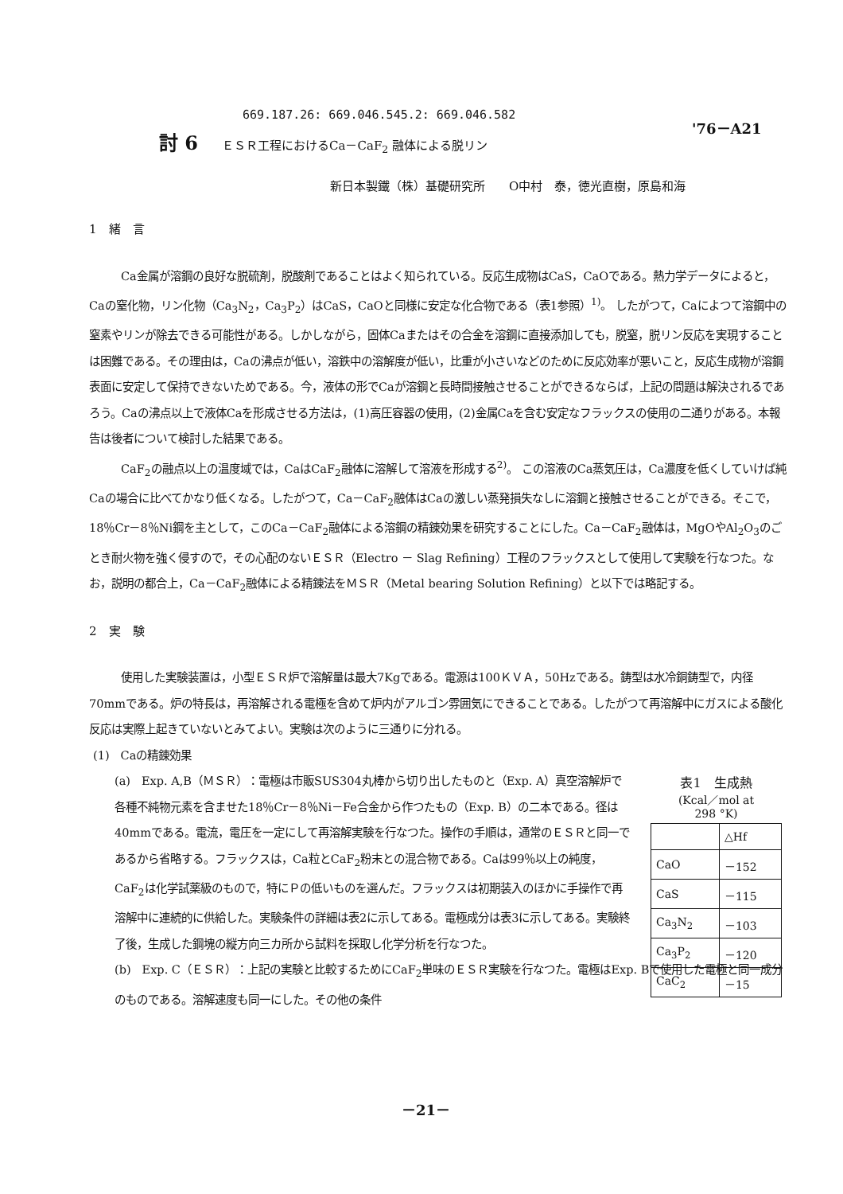669.187.26: 669.046.545.2: 669.046.582
'76－A21
討 6 ＥＳＲ工程におけるCa－CaF<sub>2</sub> 融体による脱リン
新日本製鐵（株）基礎研究所　　O中村　泰，徳光直樹，原島和海
1　緒　言
Ca金属が溶鋼の良好な脱硫剤，脱酸剤であることはよく知られている。反応生成物はCaS，CaOである。熱力学データによると，Caの窒化物，リン化物（Ca<sub>3</sub>N<sub>2</sub>，Ca<sub>3</sub>P<sub>2</sub>）はCaS，CaOと同様に安定な化合物である（表1参照）<sup>1)</sup>。 したがつて，Caによつて溶鋼中の窒素やリンが除去できる可能性がある。しかしながら，固体Caまたはその合金を溶鋼に直接添加しても，脱窒，脱リン反応を実現することは困難である。その理由は，Caの沸点が低い，溶鉄中の溶解度が低い，比重が小さいなどのために反応効率が悪いこと，反応生成物が溶鋼表面に安定して保持できないためである。今，液体の形でCaが溶鋼と長時間接触させることができるならば，上記の問題は解決されるであろう。Caの沸点以上で液体Caを形成させる方法は，(1)高圧容器の使用，(2)金属Caを含む安定なフラックスの使用の二通りがある。本報告は後者について検討した結果である。
CaF<sub>2</sub>の融点以上の温度域では，CaはCaF<sub>2</sub>融体に溶解して溶液を形成する<sup>2)</sup>。 この溶液のCa蒸気圧は，Ca濃度を低くしていけば純Caの場合に比べてかなり低くなる。したがつて，Ca－CaF<sub>2</sub>融体はCaの激しい蒸発損失なしに溶鋼と接触させることができる。そこで，18％Cr－8％Ni鋼を主として，このCa－CaF<sub>2</sub>融体による溶鋼の精錬効果を研究することにした。Ca－CaF<sub>2</sub>融体は，MgOやAl<sub>2</sub>O<sub>3</sub>のごとき耐火物を強く侵すので，その心配のないＥＳＲ（Electro － Slag Refining）工程のフラックスとして使用して実験を行なつた。なお，説明の都合上，Ca－CaF<sub>2</sub>融体による精錬法をＭＳＲ（Metal bearing Solution Refining）と以下では略記する。
2　実　験
使用した実験装置は，小型ＥＳＲ炉で溶解量は最大7Kgである。電源は100ＫＶＡ，50Hzである。鋳型は水冷銅鋳型で，内径70mmである。炉の特長は，再溶解される電極を含めて炉内がアルゴン雰囲気にできることである。したがつて再溶解中にガスによる酸化反応は実際上起きていないとみてよい。実験は次のように三通りに分れる。
(1)　Caの精錬効果
(a)　Exp. A,B（ＭＳＲ）：電極は市販SUS304丸棒から切り出したものと（Exp. A）真空溶解炉で各種不純物元素を含ませた18％Cr－8％Ni－Fe合金から作つたもの（Exp. B）の二本である。径は40mmである。電流，電圧を一定にして再溶解実験を行なつた。操作の手順は，通常のＥＳＲと同一であるから省略する。フラックスは，Ca粒とCaF<sub>2</sub>粉末との混合物である。Caは99％以上の純度，CaF<sub>2</sub>は化学試薬級のもので，特にＰの低いものを選んだ。フラックスは初期装入のほかに手操作で再溶解中に連続的に供給した。実験条件の詳細は表2に示してある。電極成分は表3に示してある。実験終了後，生成した鋼塊の縦方向三カ所から試料を採取し化学分析を行なつた。
(b)　Exp. C（ＥＳＲ）：上記の実験と比較するためにCaF<sub>2</sub>単味のＥＳＲ実験を行なつた。電極はExp. Bで使用した電極と同一成分のものである。溶解速度も同一にした。その他の条件
表1　生成熱
(Kcal／mol at
298 °K)
| | △Hf |
| --- | --- |
| CaO | －152 |
| CaS | －115 |
| Ca<sub>3</sub>N<sub>2</sub> | －103 |
| Ca<sub>3</sub>P<sub>2</sub> | －120 |
| CaC<sub>2</sub> | －15 |
－21－